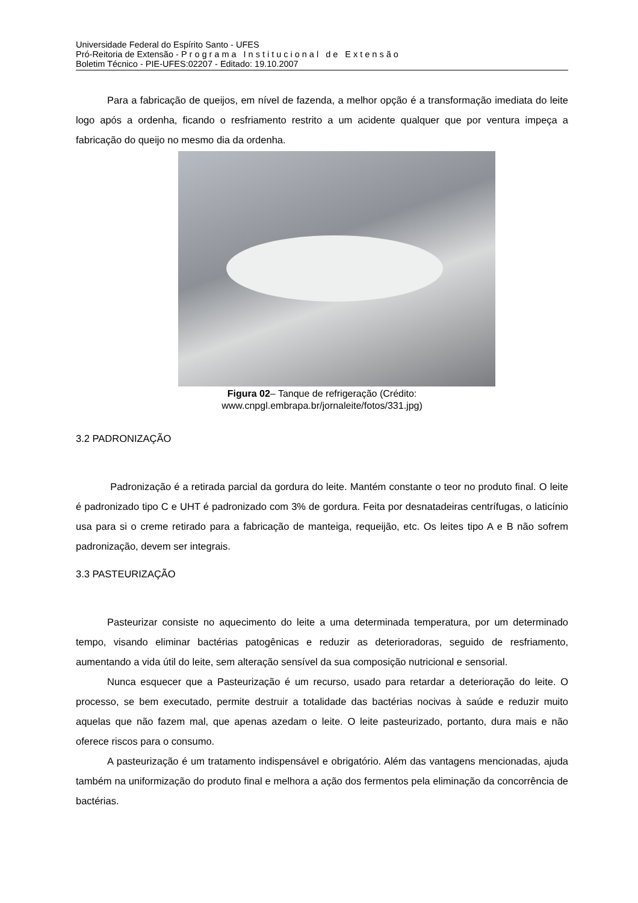Universidade Federal do Espírito Santo - UFES
Pró-Reitoria de Extensão - Programa Institucional de Extensão
Boletim Técnico - PIE-UFES:02207 - Editado: 19.10.2007
Para a fabricação de queijos, em nível de fazenda, a melhor opção é a transformação imediata do leite logo após a ordenha, ficando o resfriamento restrito a um acidente qualquer que por ventura impeça a fabricação do queijo no mesmo dia da ordenha.
Figura 02– Tanque de refrigeração (Crédito:
www.cnpgl.embrapa.br/jornaleite/fotos/331.jpg)
3.2 PADRONIZAÇÃO
Padronização é a retirada parcial da gordura do leite. Mantém constante o teor no produto final. O leite é padronizado tipo C e UHT é padronizado com 3% de gordura. Feita por desnatadeiras centrífugas, o laticínio usa para si o creme retirado para a fabricação de manteiga, requeijão, etc. Os leites tipo A e B não sofrem padronização, devem ser integrais.
3.3 PASTEURIZAÇÃO
Pasteurizar consiste no aquecimento do leite a uma determinada temperatura, por um determinado tempo, visando eliminar bactérias patogênicas e reduzir as deterioradoras, seguido de resfriamento, aumentando a vida útil do leite, sem alteração sensível da sua composição nutricional e sensorial.
Nunca esquecer que a Pasteurização é um recurso, usado para retardar a deterioração do leite. O processo, se bem executado, permite destruir a totalidade das bactérias nocivas à saúde e reduzir muito aquelas que não fazem mal, que apenas azedam o leite. O leite pasteurizado, portanto, dura mais e não oferece riscos para o consumo.
A pasteurização é um tratamento indispensável e obrigatório. Além das vantagens mencionadas, ajuda também na uniformização do produto final e melhora a ação dos fermentos pela eliminação da concorrência de bactérias.